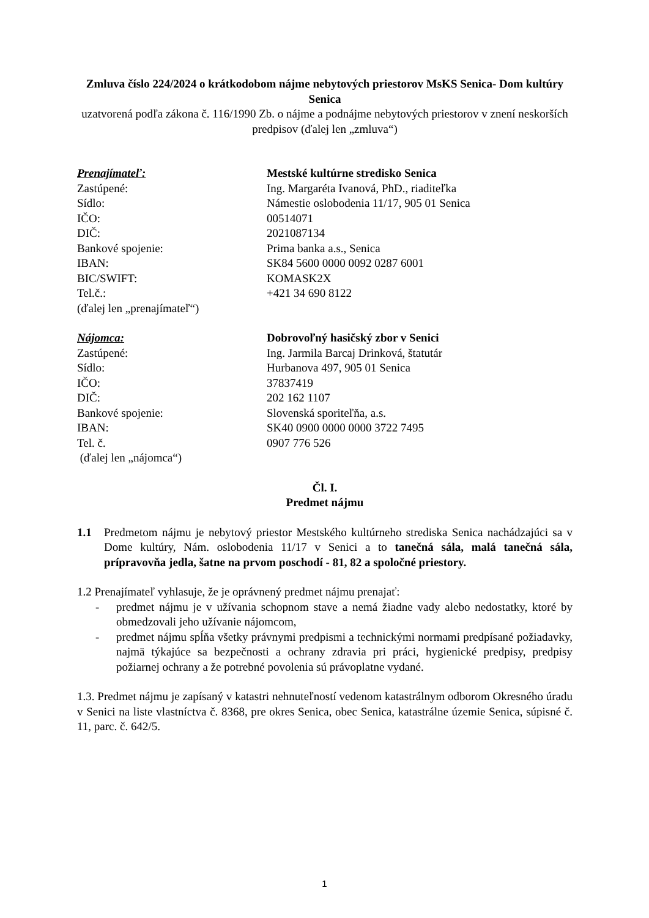Zmluva číslo 224/2024 o krátkodobom nájme nebytových priestorov MsKS Senica- Dom kultúry Senica
uzatvorená podľa zákona č. 116/1990 Zb. o nájme a podnájme nebytových priestorov v znení neskorších predpisov (ďalej len „zmluva“)
Prenajímateľ:
Mestské kultúrne stredisko Senica
Zastúpené:
Ing. Margaréta Ivanová, PhD., riaditeľka
Sídlo:
Námestie oslobodenia 11/17, 905 01 Senica
IČO:
00514071
DIČ:
2021087134
Bankové spojenie:
Prima banka a.s., Senica
IBAN:
SK84 5600 0000 0092 0287 6001
BIC/SWIFT:
KOMASK2X
Tel.č.:
+421 34 690 8122
(ďalej len „prenajímateľ“)
Nájomca:
Dobrovoľný hasičský zbor v Senici
Zastúpené:
Ing. Jarmila Barcaj Drinková, štatutár
Sídlo:
Hurbanova 497, 905 01 Senica
IČO:
37837419
DIČ:
202 162 1107
Bankové spojenie:
Slovenská sporiteľňa, a.s.
IBAN:
SK40 0900 0000 0000 3722 7495
Tel. č.
0907 776 526
(ďalej len „nájomca“)
Čl. I.
Predmet nájmu
1.1
Predmetom nájmu je nebytový priestor Mestského kultúrneho strediska Senica nachádzajúci sa v Dome kultúry, Nám. oslobodenia 11/17 v Senici a to tanečná sála, malá tanečná sála, prípravovňa jedla, šatne na prvom poschodí - 81, 82 a spoločné priestory.
1.2 Prenajímateľ vyhlasuje, že je oprávnený predmet nájmu prenajať:
- predmet nájmu je v užívania schopnom stave a nemá žiadne vady alebo nedostatky, ktoré by obmedzovali jeho užívanie nájomcom,
- predmet nájmu spĺňa všetky právnymi predpismi a technickými normami predpísané požiadavky, najmä týkajúce sa bezpečnosti a ochrany zdravia pri práci, hygienické predpisy, predpisy požiarnej ochrany a že potrebné povolenia sú právoplatne vydané.
1.3. Predmet nájmu je zapísaný v katastri nehnuteľností vedenom katastrálnym odborom Okresného úradu v Senici na liste vlastníctva č. 8368, pre okres Senica, obec Senica, katastrálne územie Senica, súpisné č. 11, parc. č. 642/5.
1